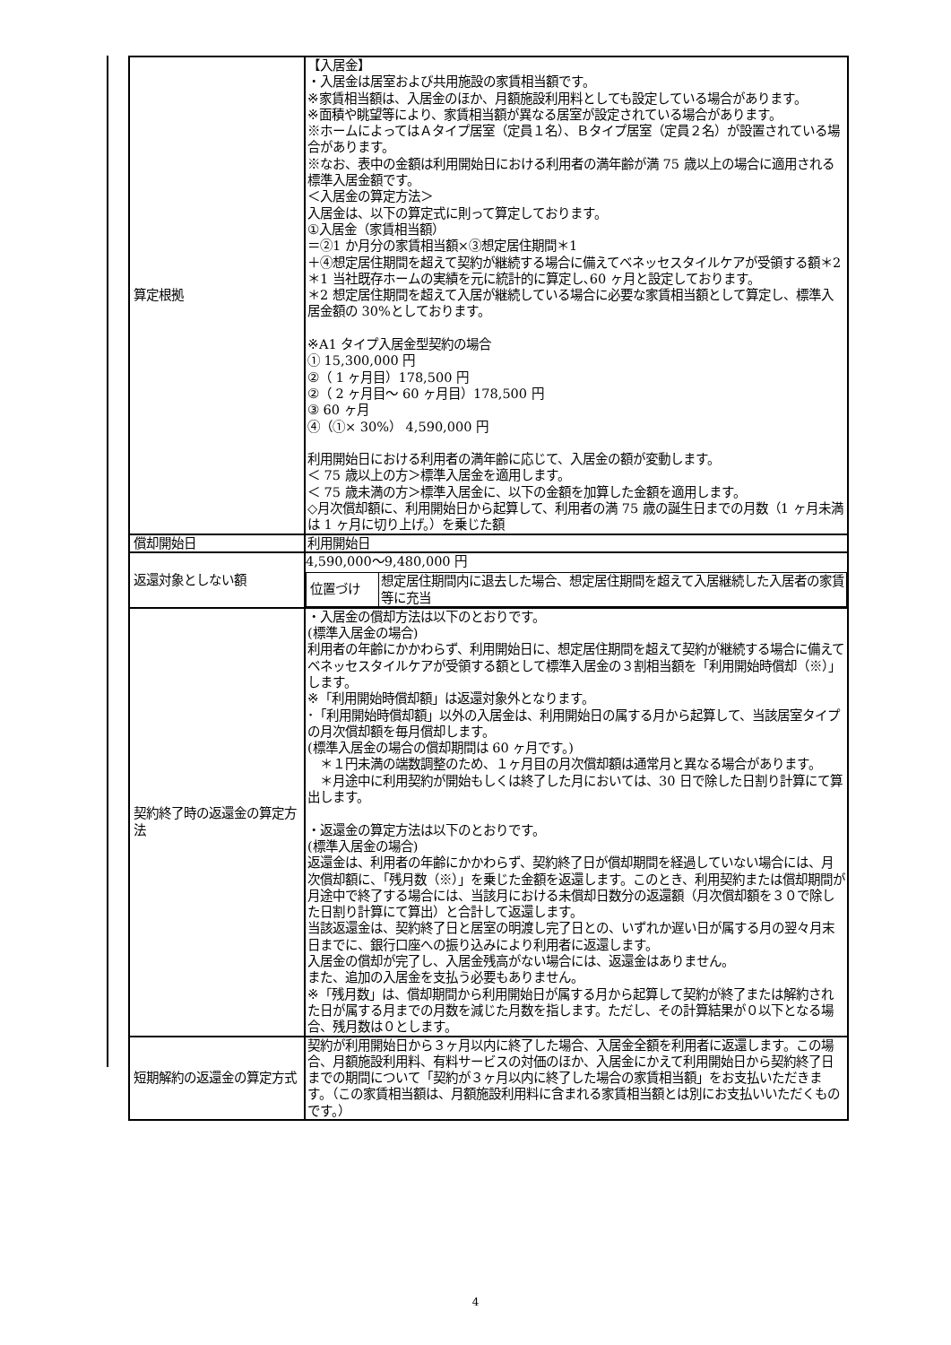| 算定根拠 | 【入居金】 ・入居金は居室および共用施設の家賃相当額です。 ※家賃相当額は、入居金のほか、月額施設利用料としても設定している場合があります。 ※面積や眺望等により、家賃相当額が異なる居室が設定されている場合があります。 ※ホームによってはＡタイプ居室（定員１名）、Ｂタイプ居室（定員２名）が設置されている場合があります。 ※なお、表中の金額は利用開始日における利用者の満年齢が満 75 歳以上の場合に適用される標準入居金額です。 ＜入居金の算定方法＞ 入居金は、以下の算定式に則って算定しております。 ①入居金（家賃相当額） ＝②1 か月分の家賃相当額×③想定居住期間＊1 ＋④想定居住期間を超えて契約が継続する場合に備えてベネッセスタイルケアが受領する額＊2 ＊1 当社既存ホームの実績を元に統計的に算定し､60 ヶ月と設定しております。 ＊2 想定居住期間を超えて入居が継続している場合に必要な家賃相当額として算定し、標準入居金額の 30%としております。 ※A1 タイプ入居金型契約の場合 ① 15,300,000 円 ②（ 1 ヶ月目）178,500 円 ②（ 2 ヶ月目～ 60 ヶ月目）178,500 円 ③ 60 ヶ月 ④（①× 30%） 4,590,000 円 利用開始日における利用者の満年齢に応じて、入居金の額が変動します。 ＜ 75 歳以上の方＞標準入居金を適用します。 ＜ 75 歳未満の方＞標準入居金に、以下の金額を加算した金額を適用します。 ◇月次償却額に、利用開始日から起算して、利用者の満 75 歳の誕生日までの月数（1 ヶ月未満は 1 ヶ月に切り上げ。）を乗じた額 |
| 償却開始日 | 利用開始日 |
| 返還対象としない額 | 4,590,000～9,480,000 円 / 位置づけ / 想定居住期間内に退去した場合、想定居住期間を超えて入居継続した入居者の家賃等に充当 / |
| 契約終了時の返還金の算定方法 | ・入居金の償却方法は以下のとおりです。 (標準入居金の場合) 利用者の年齢にかかわらず、利用開始日に、想定居住期間を超えて契約が継続する場合に備えてベネッセスタイルケアが受領する額として標準入居金の３割相当額を「利用開始時償却（※）」します。 ※「利用開始時償却額」は返還対象外となります。 ･「利用開始時償却額」以外の入居金は、利用開始日の属する月から起算して、当該居室タイプの月次償却額を毎月償却します。 (標準入居金の場合の償却期間は 60 ヶ月です。) ＊１円未満の端数調整のため、１ヶ月目の月次償却額は通常月と異なる場合があります。 ＊月途中に利用契約が開始もしくは終了した月においては、30 日で除した日割り計算にて算出します。 ・返還金の算定方法は以下のとおりです。 (標準入居金の場合) 返還金は、利用者の年齢にかかわらず、契約終了日が償却期間を経過していない場合には、月次償却額に、「残月数（※）」を乗じた金額を返還します。このとき、利用契約または償却期間が月途中で終了する場合には、当該月における未償却日数分の返還額（月次償却額を３０で除した日割り計算にて算出）と合計して返還します。 当該返還金は、契約終了日と居室の明渡し完了日との、いずれか遅い日が属する月の翌々月末日までに、銀行口座への振り込みにより利用者に返還します。 入居金の償却が完了し、入居金残高がない場合には、返還金はありません。 また、追加の入居金を支払う必要もありません。 ※「残月数」は、償却期間から利用開始日が属する月から起算して契約が終了または解約された日が属する月までの月数を減じた月数を指します。ただし、その計算結果が０以下となる場合、残月数は０とします。 |
| 短期解約の返還金の算定方式 | 契約が利用開始日から３ヶ月以内に終了した場合、入居金全額を利用者に返還します。この場合、月額施設利用料、有料サービスの対価のほか、入居金にかえて利用開始日から契約終了日までの期間について「契約が３ヶ月以内に終了した場合の家賃相当額」をお支払いただきます。（この家賃相当額は、月額施設利用料に含まれる家賃相当額とは別にお支払いいただくものです。） |
4